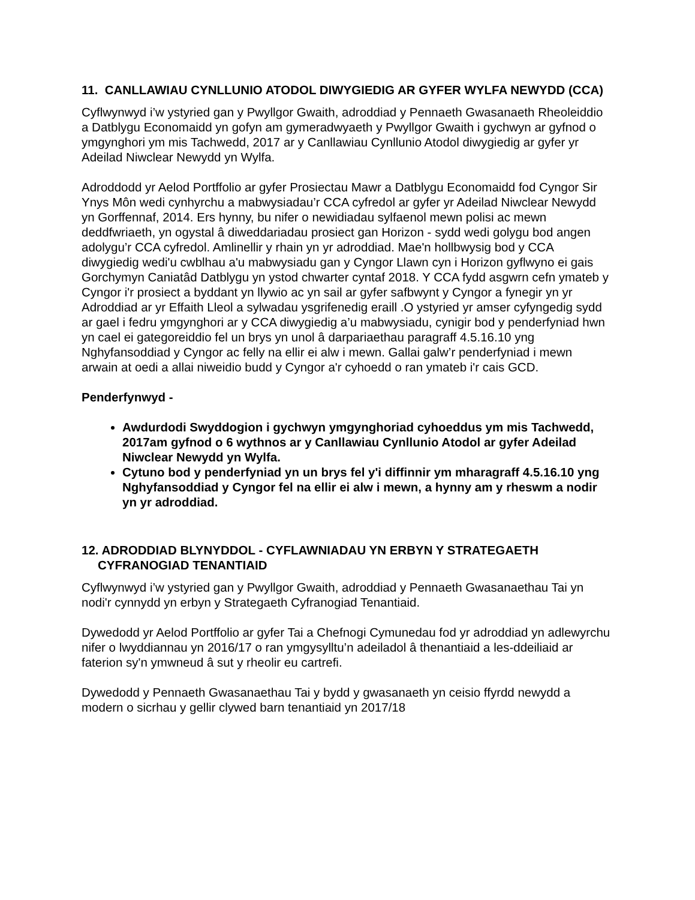11. CANLLAWIAU CYNLLUNIO ATODOL DIWYGIEDIG AR GYFER WYLFA NEWYDD (CCA)
Cyflwynwyd i’w ystyried gan y Pwyllgor Gwaith, adroddiad y Pennaeth Gwasanaeth Rheoleiddio a Datblygu Economaidd yn gofyn am gymeradwyaeth y Pwyllgor Gwaith i gychwyn ar gyfnod o ymgynghori ym mis Tachwedd, 2017 ar y Canllawiau Cynllunio Atodol diwygiedig ar gyfer yr Adeilad Niwclear Newydd yn Wylfa.
Adroddodd yr Aelod Portffolio ar gyfer Prosiectau Mawr a Datblygu Economaidd fod Cyngor Sir Ynys Môn wedi cynhyrchu a mabwysiadau’r CCA cyfredol ar gyfer yr Adeilad Niwclear Newydd yn Gorffennaf, 2014. Ers hynny, bu nifer o newidiadau sylfaenol mewn polisi ac mewn deddfwriaeth, yn ogystal â diweddariadau prosiect gan Horizon - sydd wedi golygu bod angen adolygu’r CCA cyfredol. Amlinellir y rhain yn yr adroddiad. Mae'n hollbwysig bod y CCA diwygiedig wedi'u cwblhau a'u mabwysiadu gan y Cyngor Llawn cyn i Horizon gyflwyno ei gais Gorchymyn Caniatâd Datblygu yn ystod chwarter cyntaf 2018. Y CCA fydd asgwrn cefn ymateb y Cyngor i'r prosiect a byddant yn llywio ac yn sail ar gyfer safbwynt y Cyngor a fynegir yn yr Adroddiad ar yr Effaith Lleol a sylwadau ysgrifenedig eraill .O ystyried yr amser cyfyngedig sydd ar gael i fedru ymgynghori ar y CCA diwygiedig a’u mabwysiadu, cynigir bod y penderfyniad hwn yn cael ei gategoreiddio fel un brys yn unol â darpariaethau paragraff 4.5.16.10 yng Nghyfansoddiad y Cyngor ac felly na ellir ei alw i mewn. Gallai galw’r penderfyniad i mewn arwain at oedi a allai niweidio budd y Cyngor a'r cyhoedd o ran ymateb i'r cais GCD.
Penderfynwyd -
Awdurdodi Swyddogion i gychwyn ymgynghoriad cyhoeddus ym mis Tachwedd, 2017am gyfnod o 6 wythnos ar y Canllawiau Cynllunio Atodol ar gyfer Adeilad Niwclear Newydd yn Wylfa.
Cytuno bod y penderfyniad yn un brys fel y'i diffinnir ym mharagraff 4.5.16.10 yng Nghyfansoddiad y Cyngor fel na ellir ei alw i mewn, a hynny am y rheswm a nodir yn yr adroddiad.
12. ADRODDIAD BLYNYDDOL - CYFLAWNIADAU YN ERBYN Y STRATEGAETH CYFRANOGIAD TENANTIAID
Cyflwynwyd i’w ystyried gan y Pwyllgor Gwaith, adroddiad y Pennaeth Gwasanaethau Tai yn nodi'r cynnydd yn erbyn y Strategaeth Cyfranogiad Tenantiaid.
Dywedodd yr Aelod Portffolio ar gyfer Tai a Chefnogi Cymunedau fod yr adroddiad yn adlewyrchu nifer o lwyddiannau yn 2016/17 o ran ymgysylltu’n adeiladol â thenantiaid a les-ddeiliaid ar faterion sy'n ymwneud â sut y rheolir eu cartrefi.
Dywedodd y Pennaeth Gwasanaethau Tai y bydd y gwasanaeth yn ceisio ffyrdd newydd a modern o sicrhau y gellir clywed barn tenantiaid yn 2017/18